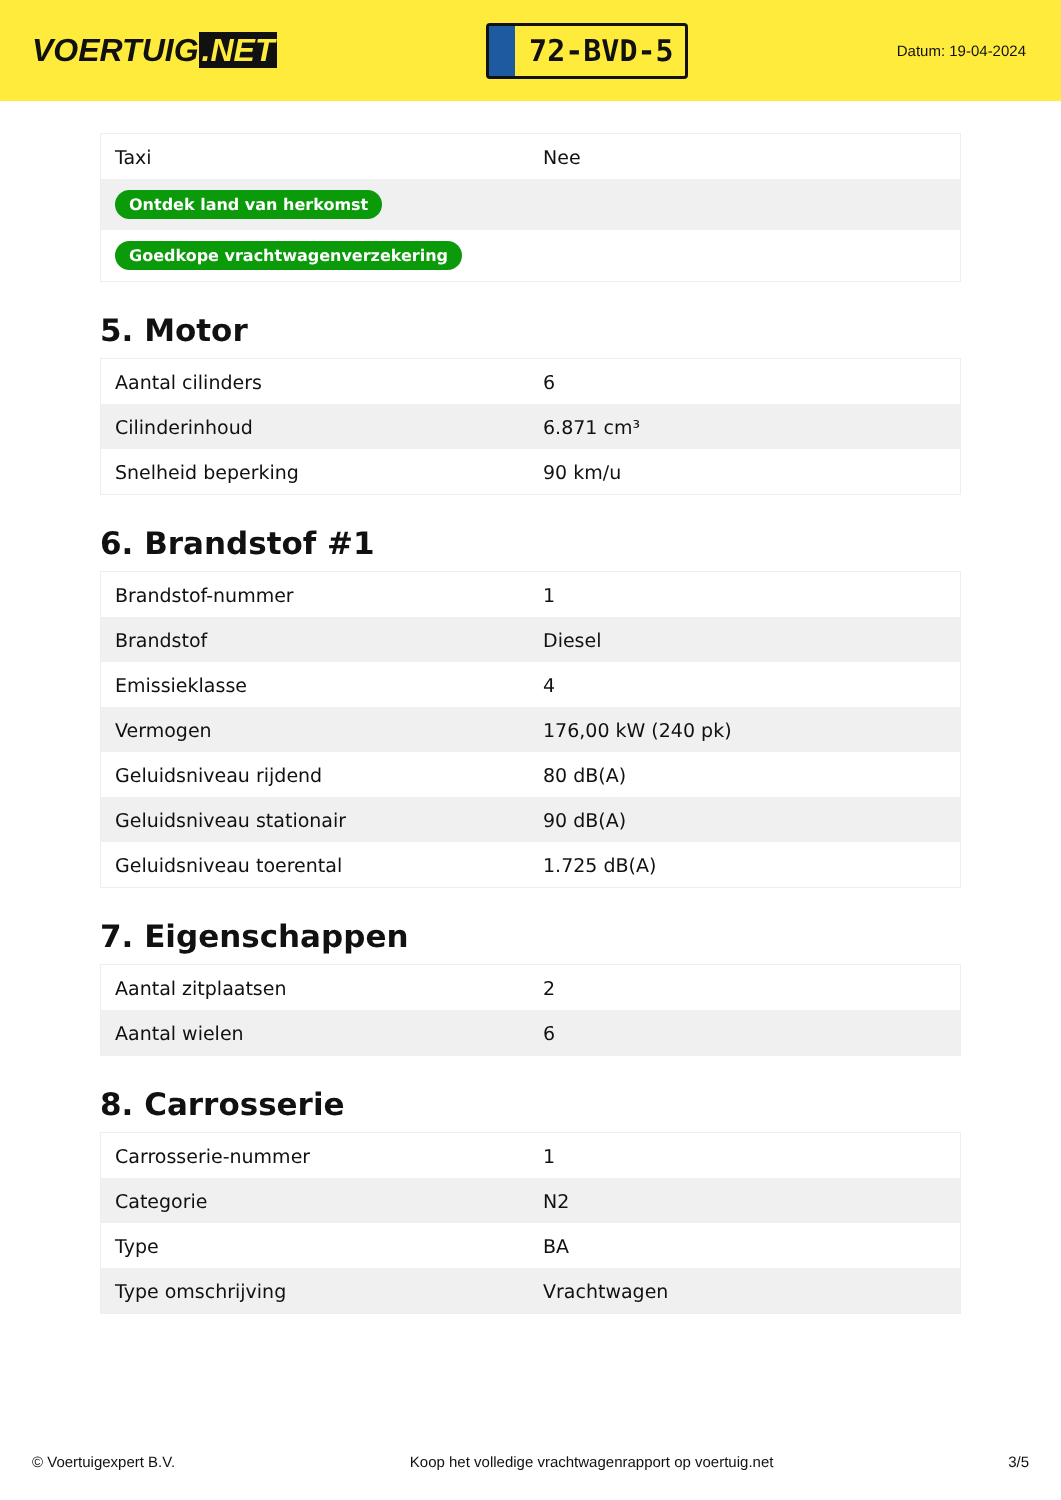VOERTUIG.NET
72-BVD-5
Datum: 19-04-2024
| Taxi | Nee |
| Ontdek land van herkomst | |
| Goedkope vrachtwagenverzekering | |
5. Motor
| Aantal cilinders | 6 |
| Cilinderinhoud | 6.871 cm³ |
| Snelheid beperking | 90 km/u |
6. Brandstof #1
| Brandstof-nummer | 1 |
| Brandstof | Diesel |
| Emissieklasse | 4 |
| Vermogen | 176,00 kW (240 pk) |
| Geluidsniveau rijdend | 80 dB(A) |
| Geluidsniveau stationair | 90 dB(A) |
| Geluidsniveau toerental | 1.725 dB(A) |
7. Eigenschappen
| Aantal zitplaatsen | 2 |
| Aantal wielen | 6 |
8. Carrosserie
| Carrosserie-nummer | 1 |
| Categorie | N2 |
| Type | BA |
| Type omschrijving | Vrachtwagen |
© Voertuigexpert B.V. Koop het volledige vrachtwagenrapport op voertuig.net 3/5